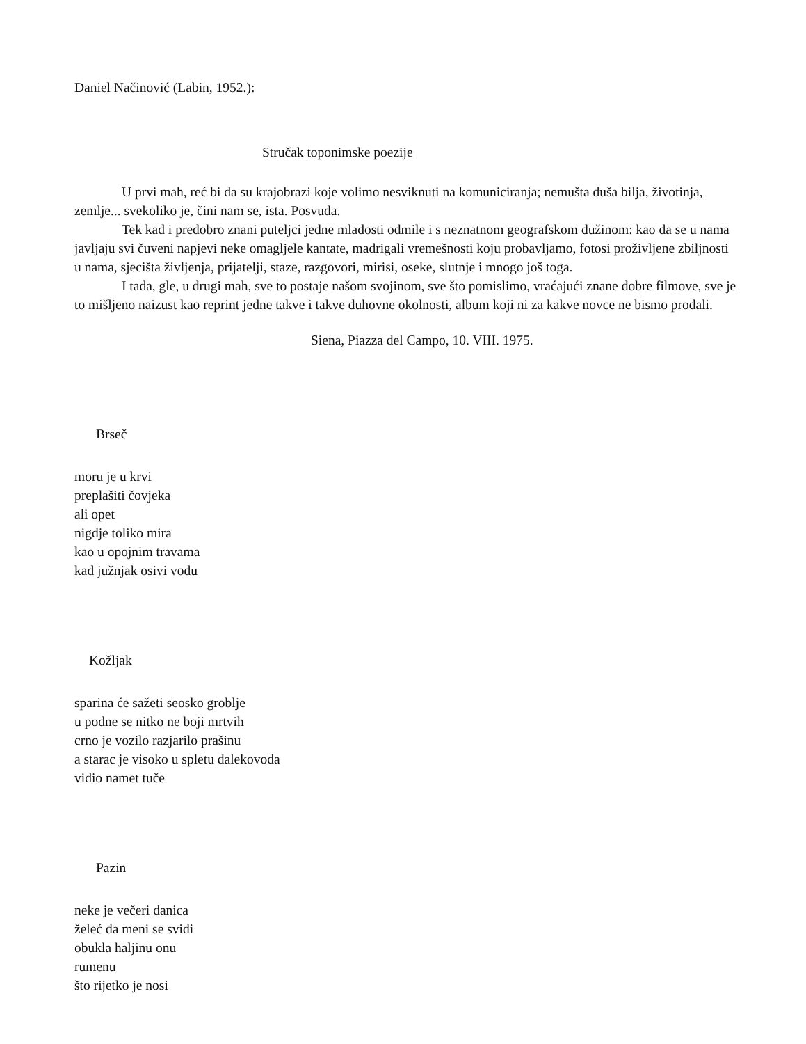Daniel Načinović (Labin, 1952.):
Stručak toponimske poezije
U prvi mah, reć bi da su krajobrazi koje volimo nesviknuti na komuniciranja; nemušta duša bilja, životinja, zemlje... svekoliko je, čini nam se, ista. Posvuda.
Tek kad i predobro znani puteljci jedne mladosti odmile i s neznatnom geografskom dužinom: kao da se u nama javljaju svi čuveni napjevi neke omagljele kantate, madrigali vremešnosti koju probavljamo, fotosi proživljene zbiljnosti u nama, sjecišta življenja, prijatelji, staze, razgovori, mirisi, oseke, slutnje i mnogo još toga.
I tada, gle, u drugi mah, sve to postaje našom svojinom, sve što pomislimo, vraćajući znane dobre filmove, sve je to mišljeno naizust kao reprint jedne takve i takve duhovne okolnosti, album koji ni za kakve novce ne bismo prodali.
Siena, Piazza del Campo, 10. VIII. 1975.
Brseč
moru je u krvi
preplašiti čovjeka
ali opet
nigdje toliko mira
kao u opojnim travama
kad južnjak osivi vodu
Kožljak
sparina će sažeti seosko groblje
u podne se nitko ne boji mrtvih
crno je vozilo razjarilo prašinu
a starac je visoko u spletu dalekovoda
vidio namet tuče
Pazin
neke je večeri danica
želeć da meni se svidi
obukla haljinu onu
rumenu
što rijetko je nosi